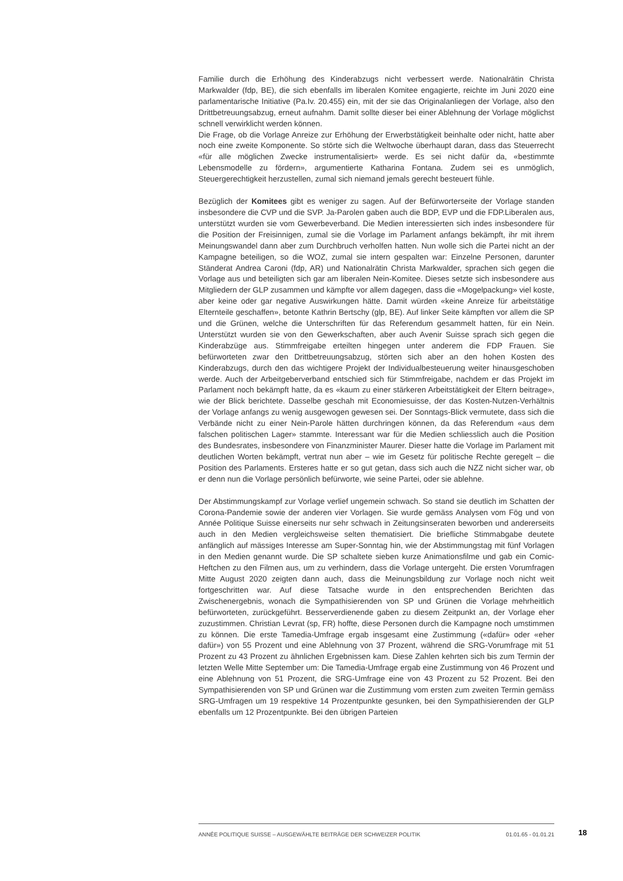Familie durch die Erhöhung des Kinderabzugs nicht verbessert werde. Nationalrätin Christa Markwalder (fdp, BE), die sich ebenfalls im liberalen Komitee engagierte, reichte im Juni 2020 eine parlamentarische Initiative (Pa.Iv. 20.455) ein, mit der sie das Originalanliegen der Vorlage, also den Drittbetreuungsabzug, erneut aufnahm. Damit sollte dieser bei einer Ablehnung der Vorlage möglichst schnell verwirklicht werden können.
Die Frage, ob die Vorlage Anreize zur Erhöhung der Erwerbstätigkeit beinhalte oder nicht, hatte aber noch eine zweite Komponente. So störte sich die Weltwoche überhaupt daran, dass das Steuerrecht «für alle möglichen Zwecke instrumentalisiert» werde. Es sei nicht dafür da, «bestimmte Lebensmodelle zu fördern», argumentierte Katharina Fontana. Zudem sei es unmöglich, Steuergerechtigkeit herzustellen, zumal sich niemand jemals gerecht besteuert fühle.
Bezüglich der Komitees gibt es weniger zu sagen. Auf der Befürworterseite der Vorlage standen insbesondere die CVP und die SVP. Ja-Parolen gaben auch die BDP, EVP und die FDP.Liberalen aus, unterstützt wurden sie vom Gewerbeverband. Die Medien interessierten sich indes insbesondere für die Position der Freisinnigen, zumal sie die Vorlage im Parlament anfangs bekämpft, ihr mit ihrem Meinungswandel dann aber zum Durchbruch verholfen hatten. Nun wolle sich die Partei nicht an der Kampagne beteiligen, so die WOZ, zumal sie intern gespalten war: Einzelne Personen, darunter Ständerat Andrea Caroni (fdp, AR) und Nationalrätin Christa Markwalder, sprachen sich gegen die Vorlage aus und beteiligten sich gar am liberalen Nein-Komitee. Dieses setzte sich insbesondere aus Mitgliedern der GLP zusammen und kämpfte vor allem dagegen, dass die «Mogelpackung» viel koste, aber keine oder gar negative Auswirkungen hätte. Damit würden «keine Anreize für arbeitstätige Elternteile geschaffen», betonte Kathrin Bertschy (glp, BE). Auf linker Seite kämpften vor allem die SP und die Grünen, welche die Unterschriften für das Referendum gesammelt hatten, für ein Nein. Unterstützt wurden sie von den Gewerkschaften, aber auch Avenir Suisse sprach sich gegen die Kinderabzüge aus. Stimmfreigabe erteilten hingegen unter anderem die FDP Frauen. Sie befürworteten zwar den Drittbetreuungsabzug, störten sich aber an den hohen Kosten des Kinderabzugs, durch den das wichtigere Projekt der Individualbesteuerung weiter hinausgeschoben werde. Auch der Arbeitgeberverband entschied sich für Stimmfreigabe, nachdem er das Projekt im Parlament noch bekämpft hatte, da es «kaum zu einer stärkeren Arbeitstätigkeit der Eltern beitrage», wie der Blick berichtete. Dasselbe geschah mit Economiesuisse, der das Kosten-Nutzen-Verhältnis der Vorlage anfangs zu wenig ausgewogen gewesen sei. Der Sonntags-Blick vermutete, dass sich die Verbände nicht zu einer Nein-Parole hätten durchringen können, da das Referendum «aus dem falschen politischen Lager» stammte. Interessant war für die Medien schliesslich auch die Position des Bundesrates, insbesondere von Finanzminister Maurer. Dieser hatte die Vorlage im Parlament mit deutlichen Worten bekämpft, vertrat nun aber – wie im Gesetz für politische Rechte geregelt – die Position des Parlaments. Ersteres hatte er so gut getan, dass sich auch die NZZ nicht sicher war, ob er denn nun die Vorlage persönlich befürworte, wie seine Partei, oder sie ablehne.
Der Abstimmungskampf zur Vorlage verlief ungemein schwach. So stand sie deutlich im Schatten der Corona-Pandemie sowie der anderen vier Vorlagen. Sie wurde gemäss Analysen vom Fög und von Année Politique Suisse einerseits nur sehr schwach in Zeitungsinseraten beworben und andererseits auch in den Medien vergleichsweise selten thematisiert. Die briefliche Stimmabgabe deutete anfänglich auf mässiges Interesse am Super-Sonntag hin, wie der Abstimmungstag mit fünf Vorlagen in den Medien genannt wurde. Die SP schaltete sieben kurze Animationsfilme und gab ein Comic-Heftchen zu den Filmen aus, um zu verhindern, dass die Vorlage untergeht. Die ersten Vorumfragen Mitte August 2020 zeigten dann auch, dass die Meinungsbildung zur Vorlage noch nicht weit fortgeschritten war. Auf diese Tatsache wurde in den entsprechenden Berichten das Zwischenergebnis, wonach die Sympathisierenden von SP und Grünen die Vorlage mehrheitlich befürworteten, zurückgeführt. Besserverdienende gaben zu diesem Zeitpunkt an, der Vorlage eher zuzustimmen. Christian Levrat (sp, FR) hoffte, diese Personen durch die Kampagne noch umstimmen zu können. Die erste Tamedia-Umfrage ergab insgesamt eine Zustimmung («dafür» oder «eher dafür») von 55 Prozent und eine Ablehnung von 37 Prozent, während die SRG-Vorumfrage mit 51 Prozent zu 43 Prozent zu ähnlichen Ergebnissen kam. Diese Zahlen kehrten sich bis zum Termin der letzten Welle Mitte September um: Die Tamedia-Umfrage ergab eine Zustimmung von 46 Prozent und eine Ablehnung von 51 Prozent, die SRG-Umfrage eine von 43 Prozent zu 52 Prozent. Bei den Sympathisierenden von SP und Grünen war die Zustimmung vom ersten zum zweiten Termin gemäss SRG-Umfragen um 19 respektive 14 Prozentpunkte gesunken, bei den Sympathisierenden der GLP ebenfalls um 12 Prozentpunkte. Bei den übrigen Parteien
ANNÉE POLITIQUE SUISSE – AUSGEWÄHLTE BEITRÄGE DER SCHWEIZER POLITIK 01.01.65 - 01.01.21
18